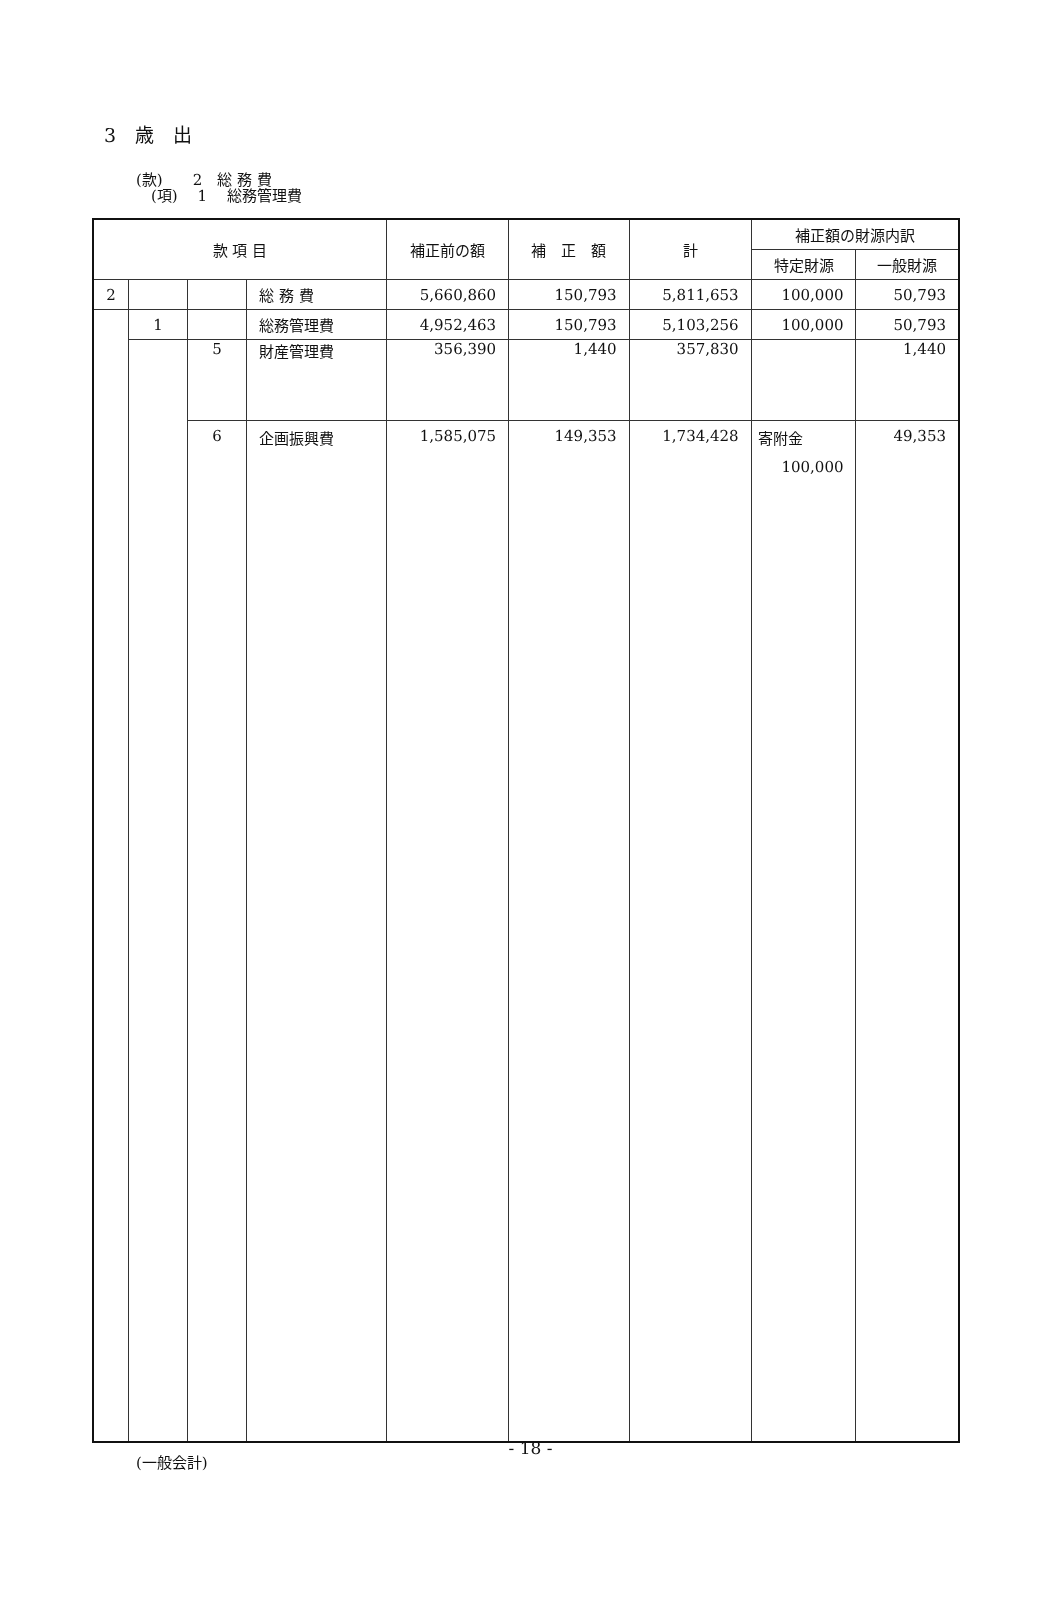3　歳　出
(款)　　2　総 務 費
　(項)　 1　 総務管理費
| 款 項 目 | | | | 補正前の額 | 補 正 額 | 計 | 補正額の財源内訳 | |
| --- | --- | --- | --- | --- | --- | --- | --- | --- |
| | | | | | | | 特定財源 | 一般財源 |
| 2 | | | 総 務 費 | 5,660,860 | 150,793 | 5,811,653 | 100,000 | 50,793 |
| | 1 | | 総務管理費 | 4,952,463 | 150,793 | 5,103,256 | 100,000 | 50,793 |
| | | 5 | 財産管理費 | 356,390 | 1,440 | 357,830 | | 1,440 |
| | | 6 | 企画振興費 | 1,585,075 | 149,353 | 1,734,428 | 寄附金 100,000 | 49,353 |
(一般会計)
- 18 -